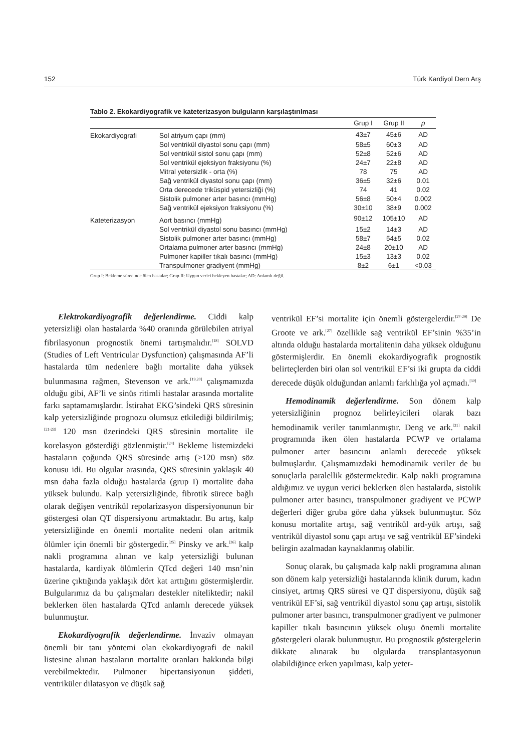152 Türk Kardiyol Dern Arş
Tablo 2. Ekokardiyografik ve kateterizasyon bulguların karşılaştırılması
| | | Grup I | Grup II | p |
| --- | --- | --- | --- | --- |
| Ekokardiyografi | Sol atriyum çapı (mm) | 43±7 | 45±6 | AD |
| | Sol ventrikül diyastol sonu çapı (mm) | 58±5 | 60±3 | AD |
| | Sol ventrikül sistol sonu çapı (mm) | 52±8 | 52±6 | AD |
| | Sol ventrikül ejeksiyon fraksiyonu (%) | 24±7 | 22±8 | AD |
| | Mitral yetersizlik - orta (%) | 78 | 75 | AD |
| | Sağ ventrikül diyastol sonu çapı (mm) | 36±5 | 32±6 | 0.01 |
| | Orta derecede triküspid yetersizliği (%) | 74 | 41 | 0.02 |
| | Sistolik pulmoner arter basıncı (mmHg) | 56±8 | 50±4 | 0.002 |
| | Sağ ventrikül ejeksiyon fraksiyonu (%) | 30±10 | 38±9 | 0.002 |
| Kateterizasyon | Aort basıncı (mmHg) | 90±12 | 105±10 | AD |
| | Sol ventrikül diyastol sonu basıncı (mmHg) | 15±2 | 14±3 | AD |
| | Sistolik pulmoner arter basıncı (mmHg) | 58±7 | 54±5 | 0.02 |
| | Ortalama pulmoner arter basıncı (mmHg) | 24±8 | 20±10 | AD |
| | Pulmoner kapiller tıkalı basıncı (mmHg) | 15±3 | 13±3 | 0.02 |
| | Transpulmoner gradiyent (mmHg) | 8±2 | 6±1 | <0.03 |
Grup I: Bekleme sürecinde ölen hastalar; Grup II: Uygun verici bekleyen hastalar; AD: Anlamlı değil.
Elektrokardiyografik değerlendirme. Ciddi kalp yetersizliği olan hastalarda %40 oranında görülebilen atriyal fibrilasyonun prognostik önemi tartışmalıdır.<sup>[18]</sup> SOLVD (Studies of Left Ventricular Dysfunction) çalışmasında AF’li hastalarda tüm nedenlere bağlı mortalite daha yüksek bulunmasına rağmen, Stevenson ve ark.<sup>[19,20]</sup> çalışmamızda olduğu gibi, AF’li ve sinüs ritimli hastalar arasında mortalite farkı saptamamışlardır. İstirahat EKG’sindeki QRS süresinin kalp yetersizliğinde prognozu olumsuz etkilediği bildirilmiş;<sup>[21-23]</sup> 120 msn üzerindeki QRS süresinin mortalite ile korelasyon gösterdiği gözlenmiştir.<sup>[24]</sup> Bekleme listemizdeki hastaların çoğunda QRS süresinde artış (>120 msn) söz konusu idi. Bu olgular arasında, QRS süresinin yaklaşık 40 msn daha fazla olduğu hastalarda (grup I) mortalite daha yüksek bulundu. Kalp yetersizliğinde, fibrotik sürece bağlı olarak değişen ventrikül repolarizasyon dispersiyonunun bir göstergesi olan QT dispersiyonu artmaktadır. Bu artış, kalp yetersizliğinde en önemli mortalite nedeni olan aritmik ölümler için önemli bir göstergedir.<sup>[25]</sup> Pinsky ve ark.<sup>[26]</sup> kalp nakli programına alınan ve kalp yetersizliği bulunan hastalarda, kardiyak ölümlerin QTcd değeri 140 msn’nin üzerine çıktığında yaklaşık dört kat arttığını göstermişlerdir. Bulgularımız da bu çalışmaları destekler niteliktedir; nakil beklerken ölen hastalarda QTcd anlamlı derecede yüksek bulunmuştur.
Ekokardiyografik değerlendirme. İnvaziv olmayan önemli bir tanı yöntemi olan ekokardiyografi de nakil listesine alınan hastaların mortalite oranları hakkında bilgi verebilmektedir. Pulmoner hipertansiyonun şiddeti, ventriküler dilatasyon ve düşük sağ
ventrikül EF’si mortalite için önemli göstergelerdir.<sup>[27-29]</sup> De Groote ve ark.<sup>[27]</sup> özellikle sağ ventrikül EF’sinin %35’in altında olduğu hastalarda mortalitenin daha yüksek olduğunu göstermişlerdir. En önemli ekokardiyografik prognostik belirteçlerden biri olan sol ventrikül EF’si iki grupta da ciddi derecede düşük olduğundan anlamlı farklılığa yol açmadı.<sup>[30]</sup>
Hemodinamik değerlendirme. Son dönem kalp yetersizliğinin prognoz belirleyicileri olarak bazı hemodinamik veriler tanımlanmıştır. Deng ve ark.<sup>[31]</sup> nakil programında iken ölen hastalarda PCWP ve ortalama pulmoner arter basıncını anlamlı derecede yüksek bulmuşlardır. Çalışmamızdaki hemodinamik veriler de bu sonuçlarla paralellik göstermektedir. Kalp nakli programına aldığımız ve uygun verici beklerken ölen hastalarda, sistolik pulmoner arter basıncı, transpulmoner gradiyent ve PCWP değerleri diğer gruba göre daha yüksek bulunmuştur. Söz konusu mortalite artışı, sağ ventrikül ard-yük artışı, sağ ventrikül diyastol sonu çapı artışı ve sağ ventrikül EF’sindeki belirgin azalmadan kaynaklanmış olabilir.
Sonuç olarak, bu çalışmada kalp nakli programına alınan son dönem kalp yetersizliği hastalarında klinik durum, kadın cinsiyet, artmış QRS süresi ve QT dispersiyonu, düşük sağ ventrikül EF’si, sağ ventrikül diyastol sonu çap artışı, sistolik pulmoner arter basıncı, transpulmoner gradiyent ve pulmoner kapiller tıkalı basıncının yüksek oluşu önemli mortalite göstergeleri olarak bulunmuştur. Bu prognostik göstergelerin dikkate alınarak bu olgularda transplantasyonun olabildiğince erken yapılması, kalp yeter-